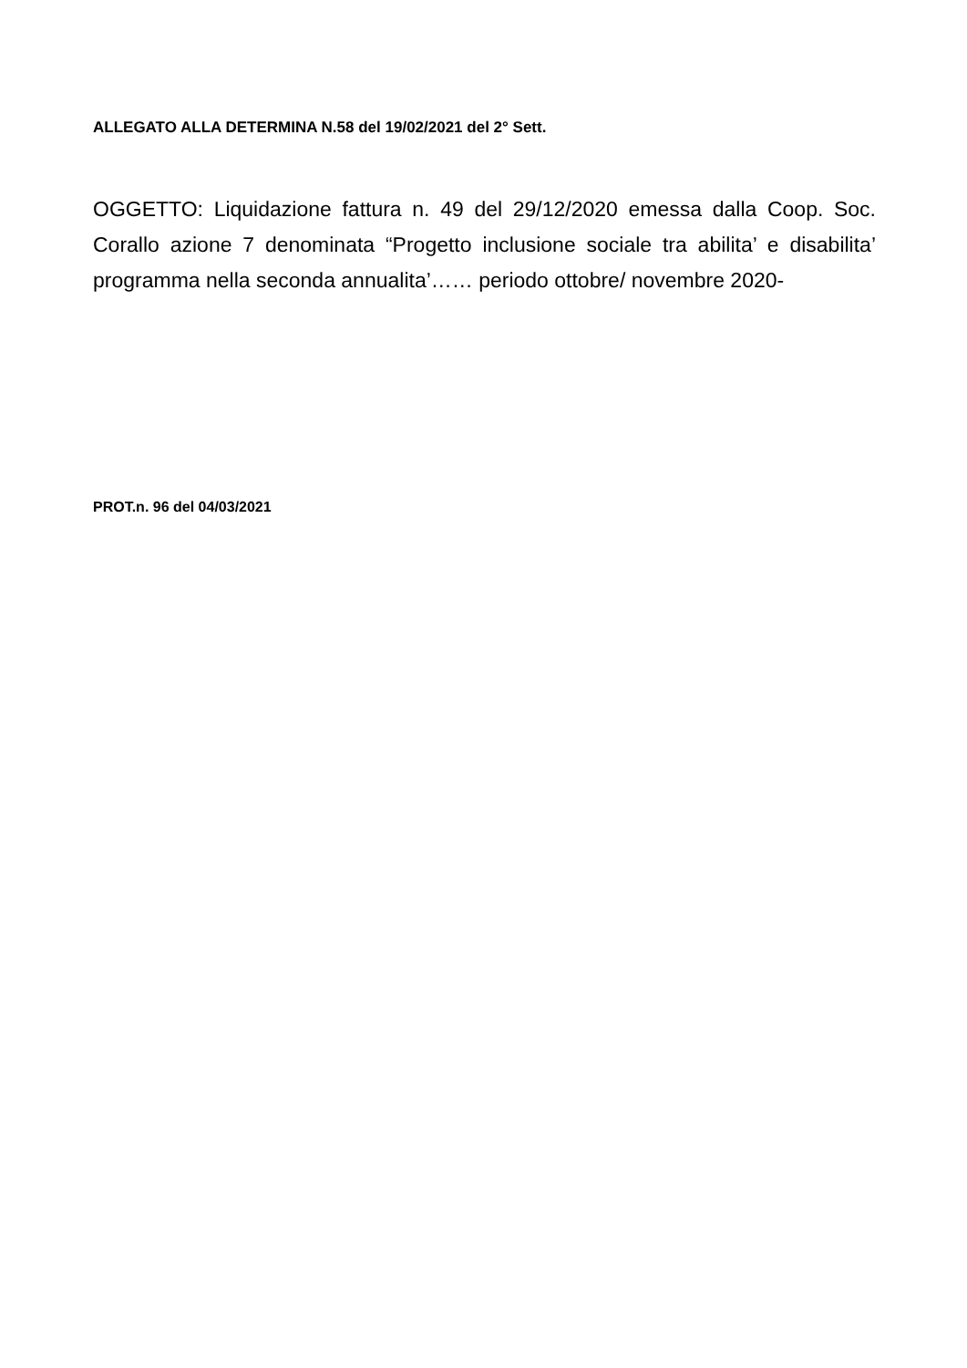ALLEGATO ALLA DETERMINA N.58 del 19/02/2021 del 2° Sett.
OGGETTO: Liquidazione fattura n. 49 del 29/12/2020 emessa dalla Coop. Soc. Corallo azione 7 denominata “Progetto inclusione sociale tra abilita’ e disabilita’ programma nella seconda annualita’…… periodo ottobre/ novembre 2020-
PROT.n. 96 del 04/03/2021